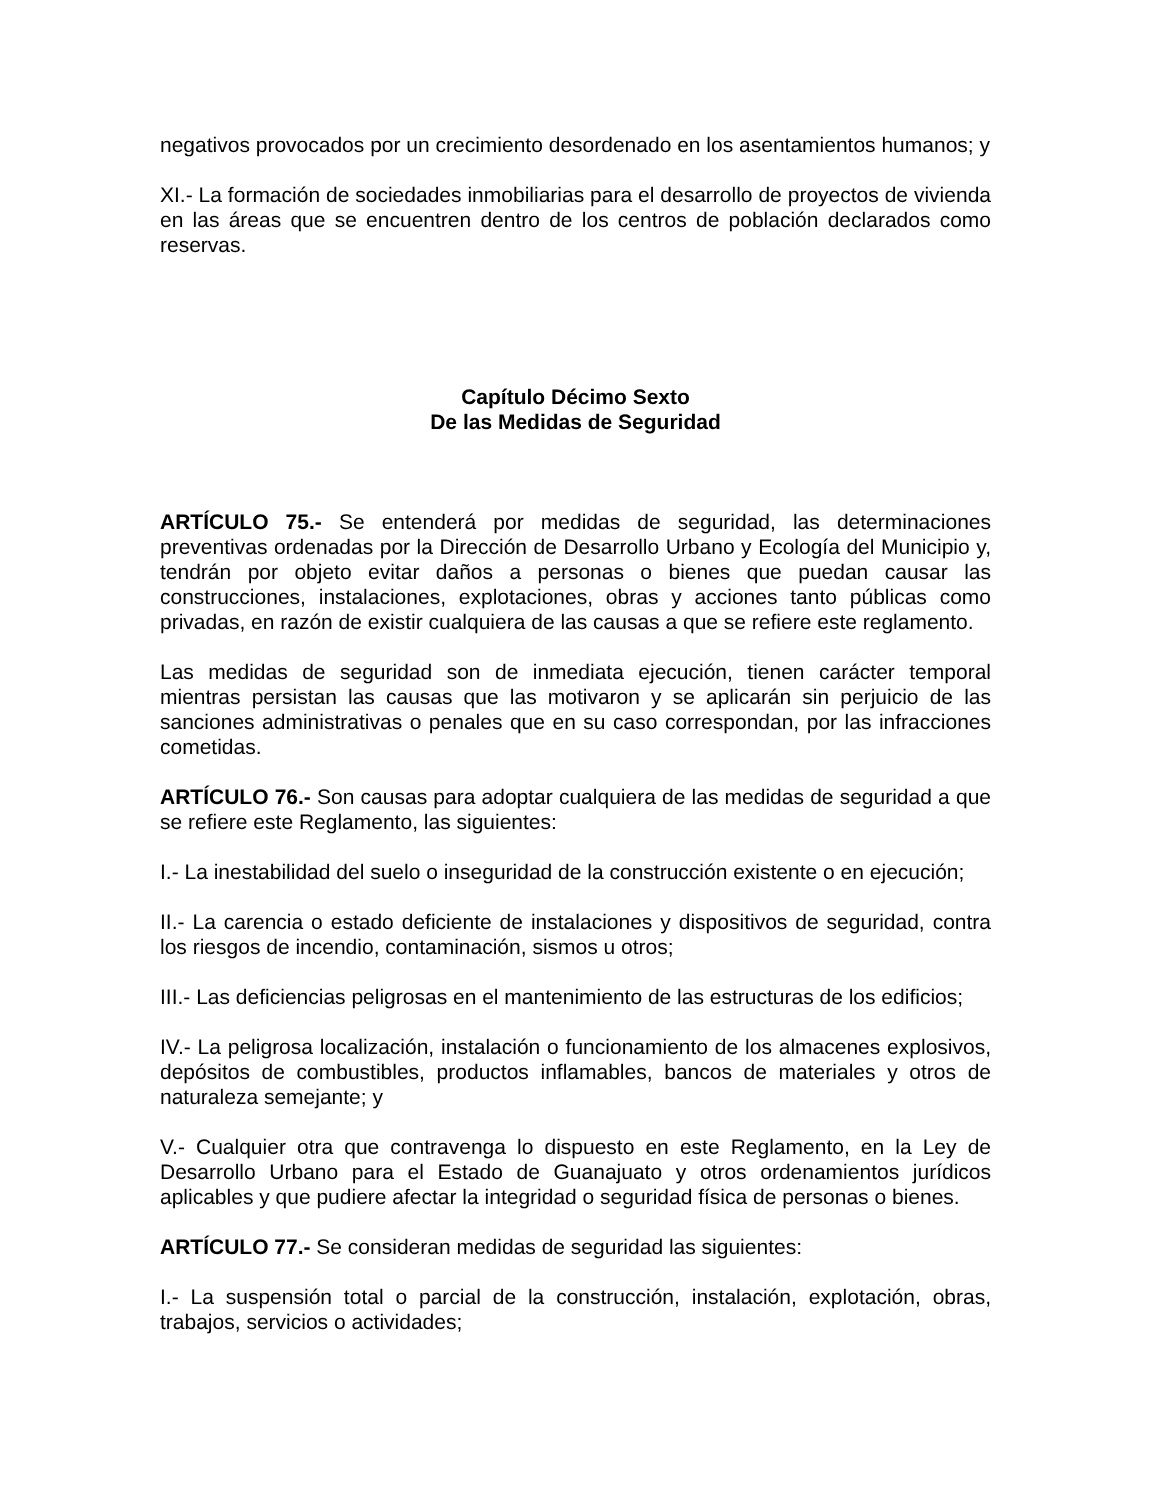negativos provocados por un crecimiento desordenado en los asentamientos humanos; y
XI.- La formación de sociedades inmobiliarias para el desarrollo de proyectos de vivienda en las áreas que se encuentren dentro de los centros de población declarados como reservas.
Capítulo Décimo Sexto
De las Medidas de Seguridad
ARTÍCULO 75.- Se entenderá por medidas de seguridad, las determinaciones preventivas ordenadas por la Dirección de Desarrollo Urbano y Ecología del Municipio y, tendrán por objeto evitar daños a personas o bienes que puedan causar las construcciones, instalaciones, explotaciones, obras y acciones tanto públicas como privadas, en razón de existir cualquiera de las causas a que se refiere este reglamento.
Las medidas de seguridad son de inmediata ejecución, tienen carácter temporal mientras persistan las causas que las motivaron y se aplicarán sin perjuicio de las sanciones administrativas o penales que en su caso correspondan, por las infracciones cometidas.
ARTÍCULO 76.- Son causas para adoptar cualquiera de las medidas de seguridad a que se refiere este Reglamento, las siguientes:
I.- La inestabilidad del suelo o inseguridad de la construcción existente o en ejecución;
II.- La carencia o estado deficiente de instalaciones y dispositivos de seguridad, contra los riesgos de incendio, contaminación, sismos u otros;
III.- Las deficiencias peligrosas en el mantenimiento de las estructuras de los edificios;
IV.- La peligrosa localización, instalación o funcionamiento de los almacenes explosivos, depósitos de combustibles, productos inflamables, bancos de materiales y otros de naturaleza semejante; y
V.- Cualquier otra que contravenga lo dispuesto en este Reglamento, en la Ley de Desarrollo Urbano para el Estado de Guanajuato y otros ordenamientos jurídicos aplicables y que pudiere afectar la integridad o seguridad física de personas o bienes.
ARTÍCULO 77.- Se consideran medidas de seguridad las siguientes:
I.- La suspensión total o parcial de la construcción, instalación, explotación, obras, trabajos, servicios o actividades;